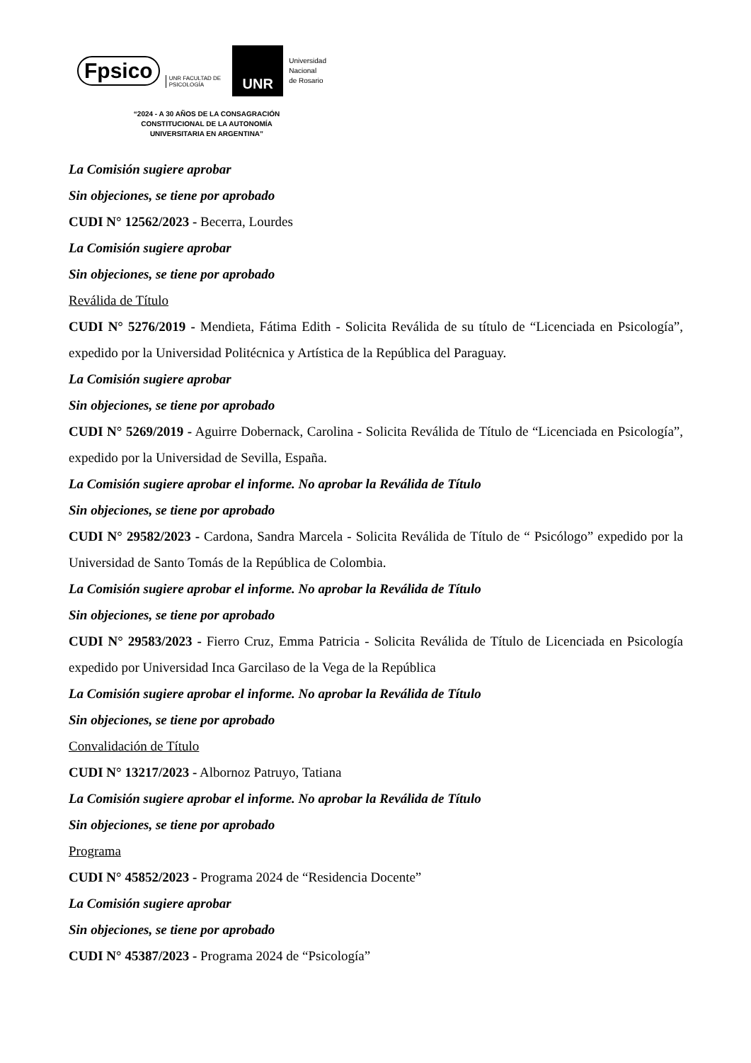Fpsico UNR FACULTAD DE
PSICOLOGÍA
UNR
Universidad
Nacional
de Rosario
“2024 - A 30 AÑOS DE LA CONSAGRACIÓN
CONSTITUCIONAL DE LA AUTONOMÍA
UNIVERSITARIA EN ARGENTINA”
La Comisión sugiere aprobar
Sin objeciones, se tiene por aprobado
CUDI N° 12562/2023 - Becerra, Lourdes
La Comisión sugiere aprobar
Sin objeciones, se tiene por aprobado
Reválida de Título
CUDI N° 5276/2019 - Mendieta, Fátima Edith - Solicita Reválida de su título de “Licenciada en Psicología”, expedido por la Universidad Politécnica y Artística de la República del Paraguay.
La Comisión sugiere aprobar
Sin objeciones, se tiene por aprobado
CUDI N° 5269/2019 - Aguirre Dobernack, Carolina - Solicita Reválida de Título de “Licenciada en Psicología”, expedido por la Universidad de Sevilla, España.
La Comisión sugiere aprobar el informe. No aprobar la Reválida de Título
Sin objeciones, se tiene por aprobado
CUDI N° 29582/2023 - Cardona, Sandra Marcela - Solicita Reválida de Título de “ Psicólogo” expedido por la Universidad de Santo Tomás de la República de Colombia.
La Comisión sugiere aprobar el informe. No aprobar la Reválida de Título
Sin objeciones, se tiene por aprobado
CUDI N° 29583/2023 - Fierro Cruz, Emma Patricia - Solicita Reválida de Título de Licenciada en Psicología expedido por Universidad Inca Garcilaso de la Vega de la República
La Comisión sugiere aprobar el informe. No aprobar la Reválida de Título
Sin objeciones, se tiene por aprobado
Convalidación de Título
CUDI N° 13217/2023 - Albornoz Patruyo, Tatiana
La Comisión sugiere aprobar el informe. No aprobar la Reválida de Título
Sin objeciones, se tiene por aprobado
Programa
CUDI N° 45852/2023 - Programa 2024 de “Residencia Docente”
La Comisión sugiere aprobar
Sin objeciones, se tiene por aprobado
CUDI N° 45387/2023 - Programa 2024 de “Psicología”